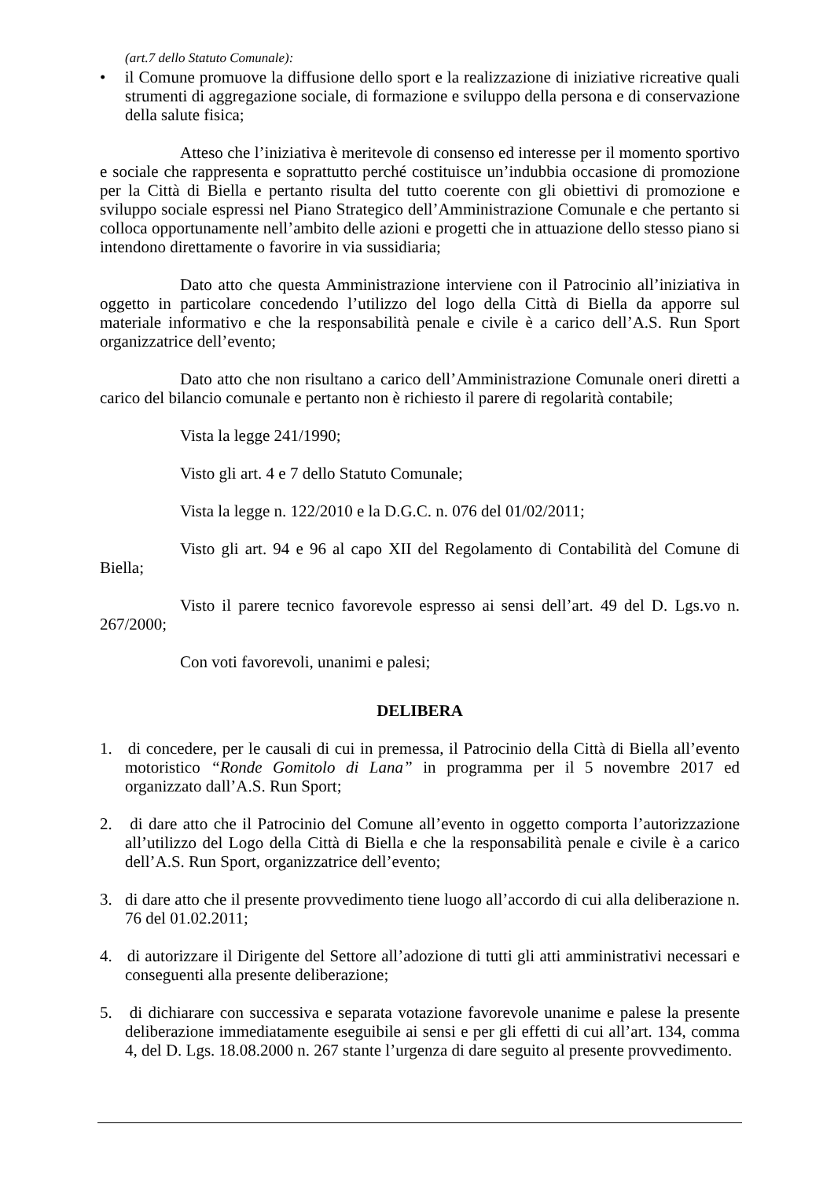(art.7 dello Statuto Comunale):
• il Comune promuove la diffusione dello sport e la realizzazione di iniziative ricreative quali strumenti di aggregazione sociale, di formazione e sviluppo della persona e di conservazione della salute fisica;
Atteso che l’iniziativa è meritevole di consenso ed interesse per il momento sportivo e sociale che rappresenta e soprattutto perché costituisce un’indubbia occasione di promozione per la Città di Biella e pertanto risulta del tutto coerente con gli obiettivi di promozione e sviluppo sociale espressi nel Piano Strategico dell’Amministrazione Comunale e che pertanto si colloca opportunamente nell’ambito delle azioni e progetti che in attuazione dello stesso piano si intendono direttamente o favorire in via sussidiaria;
Dato atto che questa Amministrazione interviene con il Patrocinio all’iniziativa in oggetto in particolare concedendo l’utilizzo del logo della Città di Biella da apporre sul materiale informativo e che la responsabilità penale e civile è a carico dell’A.S. Run Sport organizzatrice dell’evento;
Dato atto che non risultano a carico dell’Amministrazione Comunale oneri diretti a carico del bilancio comunale e pertanto non è richiesto il parere di regolarità contabile;
Vista la legge 241/1990;
Visto gli art. 4 e 7 dello Statuto Comunale;
Vista la legge n. 122/2010 e la D.G.C. n. 076 del 01/02/2011;
Visto gli art. 94 e 96 al capo XII del Regolamento di Contabilità del Comune di Biella;
Visto il parere tecnico favorevole espresso ai sensi dell’art. 49 del D. Lgs.vo n. 267/2000;
Con voti favorevoli, unanimi e palesi;
DELIBERA
1. di concedere, per le causali di cui in premessa, il Patrocinio della Città di Biella all’evento motoristico “Ronde Gomitolo di Lana” in programma per il 5 novembre 2017 ed organizzato dall’A.S. Run Sport;
2. di dare atto che il Patrocinio del Comune all’evento in oggetto comporta l’autorizzazione all’utilizzo del Logo della Città di Biella e che la responsabilità penale e civile è a carico dell’A.S. Run Sport, organizzatrice dell’evento;
3. di dare atto che il presente provvedimento tiene luogo all’accordo di cui alla deliberazione n. 76 del 01.02.2011;
4. di autorizzare il Dirigente del Settore all’adozione di tutti gli atti amministrativi necessari e conseguenti alla presente deliberazione;
5. di dichiarare con successiva e separata votazione favorevole unanime e palese la presente deliberazione immediatamente eseguibile ai sensi e per gli effetti di cui all’art. 134, comma 4, del D. Lgs. 18.08.2000 n. 267 stante l’urgenza di dare seguito al presente provvedimento.